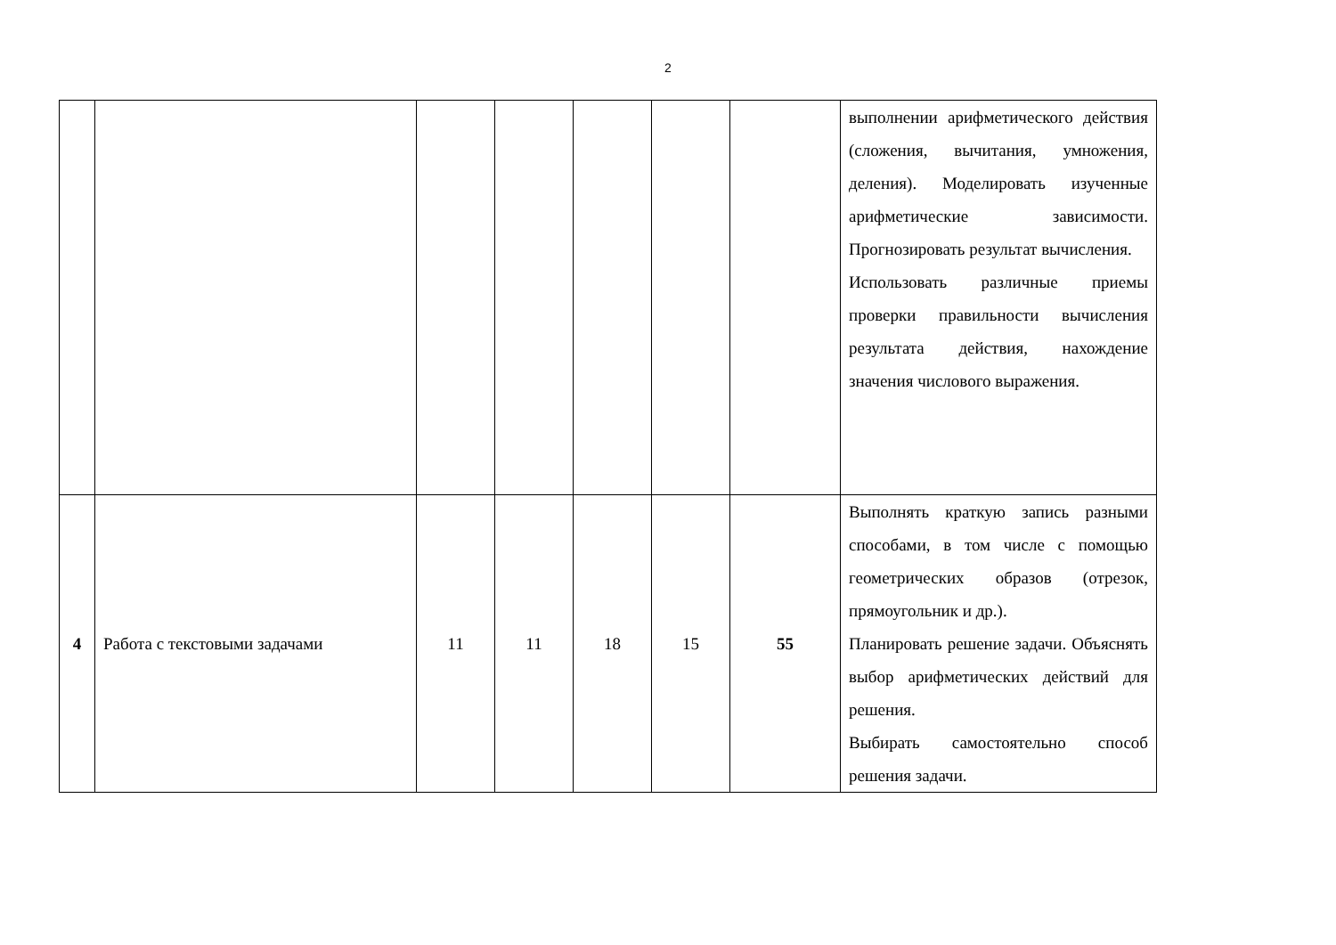2
| | | | | | | | выполнении арифметического действия (сложения, вычитания, умножения, деления). Моделировать изученные арифметические зависимости. Прогнозировать результат вычисления. Использовать различные приемы проверки правильности вычисления результата действия, нахождение значения числового выражения. |
| 4 | Работа с текстовыми задачами | 11 | 11 | 18 | 15 | 55 | Выполнять краткую запись разными способами, в том числе с помощью геометрических образов (отрезок, прямоугольник и др.). Планировать решение задачи. Объяснять выбор арифметических действий для решения. Выбирать самостоятельно способ решения задачи. |